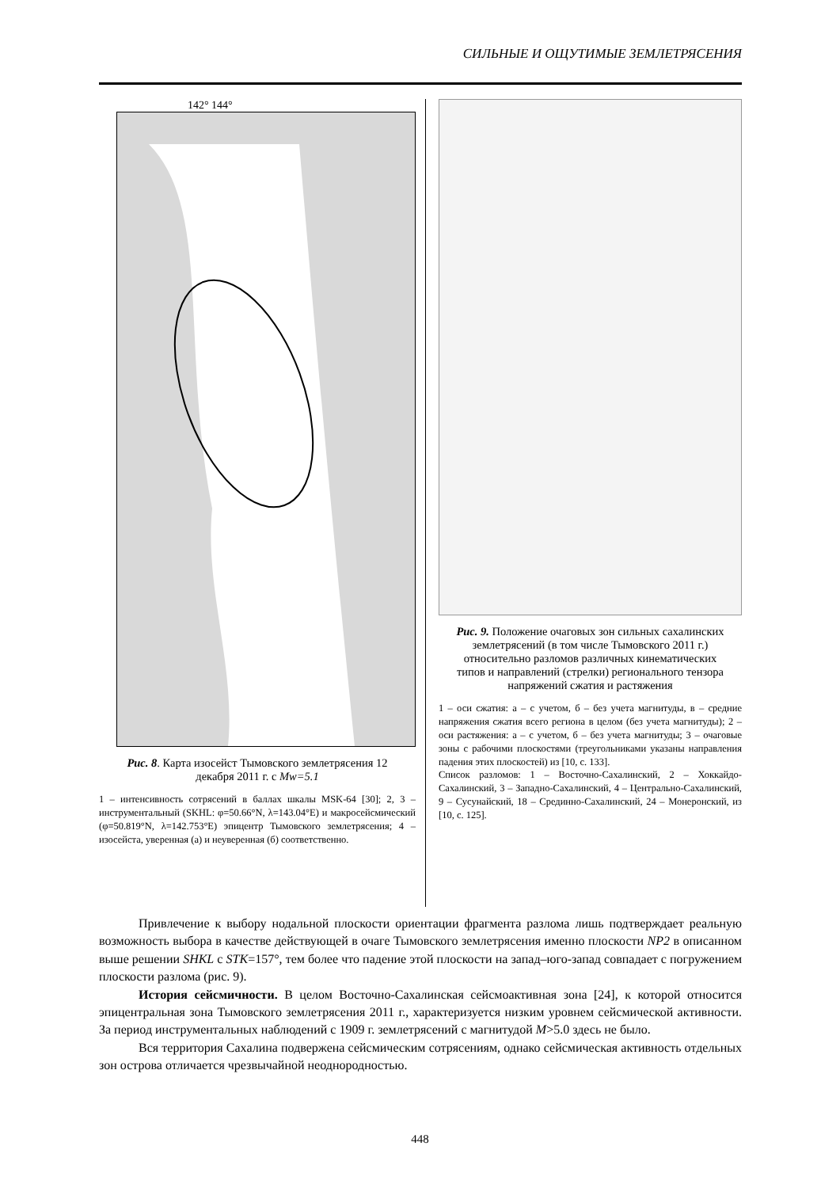СИЛЬНЫЕ И ОЩУТИМЫЕ ЗЕМЛЕТРЯСЕНИЯ
142° 144°
Рис. 8. Карта изосейст Тымовского землетрясения 12 декабря 2011 г. с Mw=5.1
1 – интенсивность сотрясений в баллах шкалы MSK-64 [30]; 2, 3 – инструментальный (SKHL: φ=50.66°N, λ=143.04°E) и макросейсмический (φ=50.819°N, λ=142.753°E) эпицентр Тымовского землетрясения; 4 – изосейста, уверенная (а) и неуверенная (б) соответственно.
Рис. 9. Положение очаговых зон сильных сахалинских землетрясений (в том числе Тымовского 2011 г.) относительно разломов различных кинематических типов и направлений (стрелки) регионального тензора напряжений сжатия и растяжения
1 – оси сжатия: а – с учетом, б – без учета магнитуды, в – средние напряжения сжатия всего региона в целом (без учета магнитуды); 2 – оси растяжения: а – с учетом, б – без учета магнитуды; 3 – очаговые зоны с рабочими плоскостями (треугольниками указаны направления падения этих плоскостей) из [10, с. 133].
Список разломов: 1 – Восточно-Сахалинский, 2 – Хоккайдо-Сахалинский, 3 – Западно-Сахалинский, 4 – Центрально-Сахалинский, 9 – Сусунайский, 18 – Срединно-Сахалинский, 24 – Монеронский, из [10, с. 125].
Привлечение к выбору нодальной плоскости ориентации фрагмента разлома лишь подтверждает реальную возможность выбора в качестве действующей в очаге Тымовского землетрясения именно плоскости NP2 в описанном выше решении SHKL с STK=157°, тем более что падение этой плоскости на запад–юго-запад совпадает с погружением плоскости разлома (рис. 9).
История сейсмичности. В целом Восточно-Сахалинская сейсмоактивная зона [24], к которой относится эпицентральная зона Тымовского землетрясения 2011 г., характеризуется низким уровнем сейсмической активности. За период инструментальных наблюдений с 1909 г. землетрясений с магнитудой M>5.0 здесь не было.
Вся территория Сахалина подвержена сейсмическим сотрясениям, однако сейсмическая активность отдельных зон острова отличается чрезвычайной неоднородностью.
448